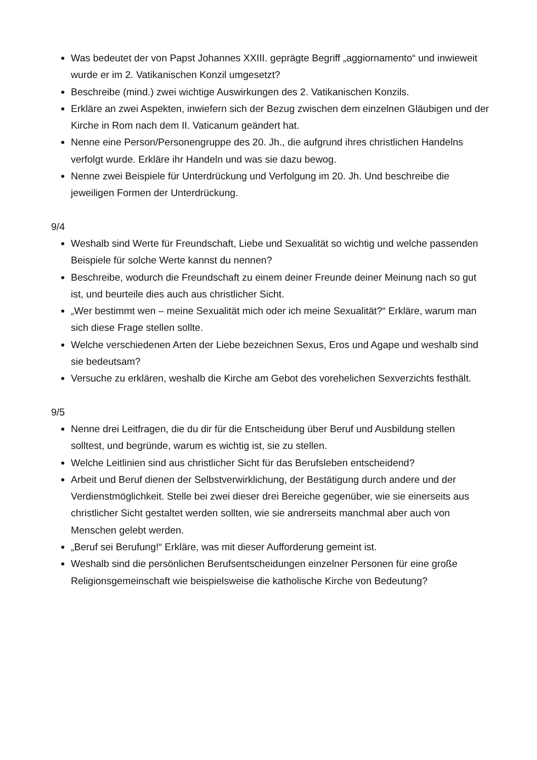Was bedeutet der von Papst Johannes XXIII. geprägte Begriff „aggiornamento“ und inwieweit wurde er im 2. Vatikanischen Konzil umgesetzt?
Beschreibe (mind.) zwei wichtige Auswirkungen des 2. Vatikanischen Konzils.
Erkläre an zwei Aspekten, inwiefern sich der Bezug zwischen dem einzelnen Gläubigen und der Kirche in Rom nach dem II. Vaticanum geändert hat.
Nenne eine Person/Personengruppe des 20. Jh., die aufgrund ihres christlichen Handelns verfolgt wurde. Erkläre ihr Handeln und was sie dazu bewog.
Nenne zwei Beispiele für Unterdrückung und Verfolgung im 20. Jh. Und beschreibe die jeweiligen Formen der Unterdrückung.
9/4
Weshalb sind Werte für Freundschaft, Liebe und Sexualität so wichtig und welche passenden Beispiele für solche Werte kannst du nennen?
Beschreibe, wodurch die Freundschaft zu einem deiner Freunde deiner Meinung nach so gut ist, und beurteile dies auch aus christlicher Sicht.
„Wer bestimmt wen – meine Sexualität mich oder ich meine Sexualität?“ Erkläre, warum man sich diese Frage stellen sollte.
Welche verschiedenen Arten der Liebe bezeichnen Sexus, Eros und Agape und weshalb sind sie bedeutsam?
Versuche zu erklären, weshalb die Kirche am Gebot des vorehelichen Sexverzichts festhält.
9/5
Nenne drei Leitfragen, die du dir für die Entscheidung über Beruf und Ausbildung stellen solltest, und begründe, warum es wichtig ist, sie zu stellen.
Welche Leitlinien sind aus christlicher Sicht für das Berufsleben entscheidend?
Arbeit und Beruf dienen der Selbstverwirklichung, der Bestätigung durch andere und der Verdienstmöglichkeit. Stelle bei zwei dieser drei Bereiche gegenüber, wie sie einerseits aus christlicher Sicht gestaltet werden sollten, wie sie andrerseits manchmal aber auch von Menschen gelebt werden.
„Beruf sei Berufung!“ Erkläre, was mit dieser Aufforderung gemeint ist.
Weshalb sind die persönlichen Berufsentscheidungen einzelner Personen für eine große Religionsgemeinschaft wie beispielsweise die katholische Kirche von Bedeutung?